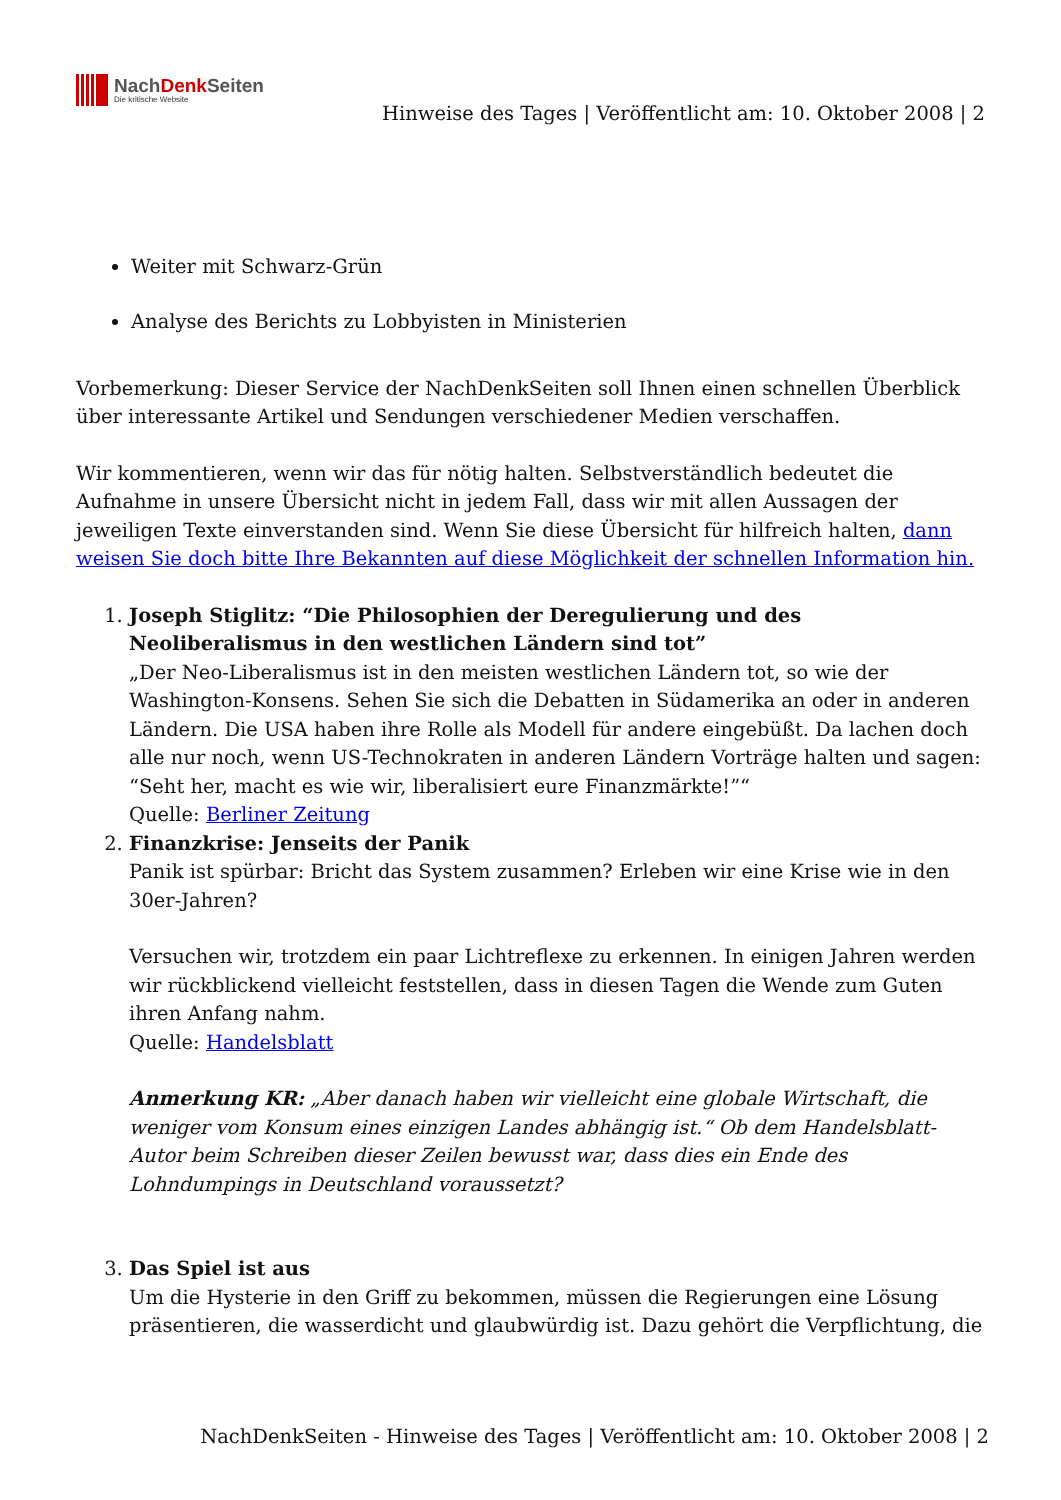NachDenk Seiten
Die kritische Website
Hinweise des Tages | Veröffentlicht am: 10. Oktober 2008 | 2
Weiter mit Schwarz-Grün
Analyse des Berichts zu Lobbyisten in Ministerien
Vorbemerkung: Dieser Service der NachDenkSeiten soll Ihnen einen schnellen Überblick über interessante Artikel und Sendungen verschiedener Medien verschaffen.
Wir kommentieren, wenn wir das für nötig halten. Selbstverständlich bedeutet die Aufnahme in unsere Übersicht nicht in jedem Fall, dass wir mit allen Aussagen der jeweiligen Texte einverstanden sind. Wenn Sie diese Übersicht für hilfreich halten, dann weisen Sie doch bitte Ihre Bekannten auf diese Möglichkeit der schnellen Information hin.
1. Joseph Stiglitz: “Die Philosophien der Deregulierung und des Neoliberalismus in den westlichen Ländern sind tot”
„Der Neo-Liberalismus ist in den meisten westlichen Ländern tot, so wie der Washington-Konsens. Sehen Sie sich die Debatten in Südamerika an oder in anderen Ländern. Die USA haben ihre Rolle als Modell für andere eingebüßt. Da lachen doch alle nur noch, wenn US-Technokraten in anderen Ländern Vorträge halten und sagen: “Seht her, macht es wie wir, liberalisiert eure Finanzmärkte!”“
Quelle: Berliner Zeitung
2. Finanzkrise: Jenseits der Panik
Panik ist spürbar: Bricht das System zusammen? Erleben wir eine Krise wie in den 30er-Jahren?
Versuchen wir, trotzdem ein paar Lichtreflexe zu erkennen. In einigen Jahren werden wir rückblickend vielleicht feststellen, dass in diesen Tagen die Wende zum Guten ihren Anfang nahm.
Quelle: Handelsblatt
Anmerkung KR: „Aber danach haben wir vielleicht eine globale Wirtschaft, die weniger vom Konsum eines einzigen Landes abhängig ist.“ Ob dem Handelsblatt-Autor beim Schreiben dieser Zeilen bewusst war, dass dies ein Ende des Lohndumpings in Deutschland voraussetzt?
3. Das Spiel ist aus
Um die Hysterie in den Griff zu bekommen, müssen die Regierungen eine Lösung präsentieren, die wasserdicht und glaubwürdig ist. Dazu gehört die Verpflichtung, die
NachDenkSeiten - Hinweise des Tages | Veröffentlicht am: 10. Oktober 2008 | 2